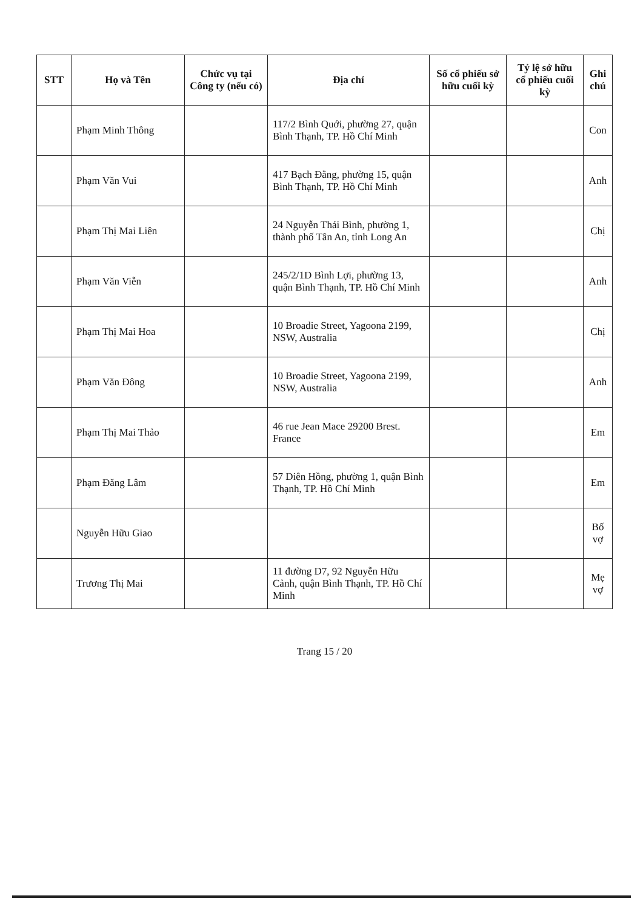| STT | Họ và Tên | Chức vụ tại Công ty (nếu có) | Địa chỉ | Số cổ phiếu sở hữu cuối kỳ | Tỷ lệ sở hữu cổ phiếu cuối kỳ | Ghi chú |
| --- | --- | --- | --- | --- | --- | --- |
| | Phạm Minh Thông | | 117/2 Bình Quới, phường 27, quận Bình Thạnh, TP. Hồ Chí Minh | | | Con |
| | Phạm Văn Vui | | 417 Bạch Đằng, phường 15, quận Bình Thạnh, TP. Hồ Chí Minh | | | Anh |
| | Phạm Thị Mai Liên | | 24 Nguyễn Thái Bình, phường 1, thành phố Tân An, tỉnh Long An | | | Chị |
| | Phạm Văn Viễn | | 245/2/1D Bình Lợi, phường 13, quận Bình Thạnh, TP. Hồ Chí Minh | | | Anh |
| | Phạm Thị Mai Hoa | | 10 Broadie Street, Yagoona 2199, NSW, Australia | | | Chị |
| | Phạm Văn Đông | | 10 Broadie Street, Yagoona 2199, NSW, Australia | | | Anh |
| | Phạm Thị Mai Thảo | | 46 rue Jean Mace 29200 Brest. France | | | Em |
| | Phạm Đăng Lâm | | 57 Diên Hồng, phường 1, quận Bình Thạnh, TP. Hồ Chí Minh | | | Em |
| | Nguyễn Hữu Giao | | | | | Bố vợ |
| | Trương Thị Mai | | 11 đường D7, 92 Nguyễn Hữu Cảnh, quận Bình Thạnh, TP. Hồ Chí Minh | | | Mẹ vợ |
Trang 15 / 20